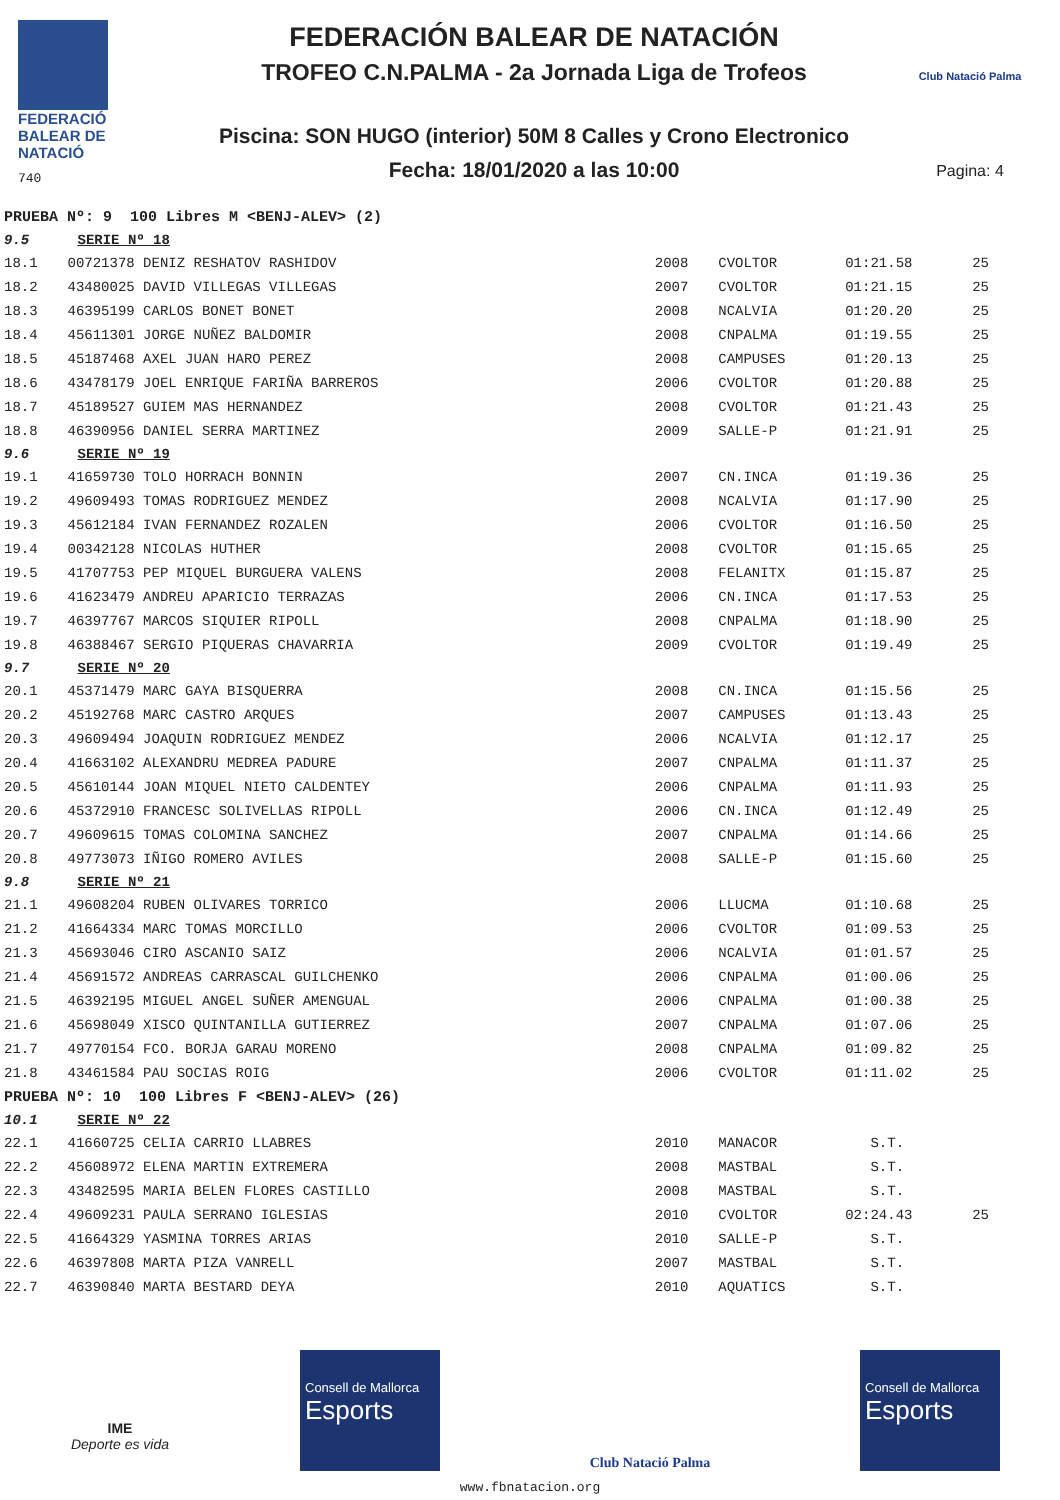FEDERACIÓ
BALEAR DE
NATACIÓ
740
FEDERACIÓN BALEAR DE NATACIÓN
TROFEO C.N.PALMA - 2a Jornada Liga de Trofeos
Piscina: SON HUGO (interior) 50M 8 Calles y Crono Electronico
Fecha: 18/01/2020 a las 10:00
Club Natació Palma
Pagina: 4
| PRUEBA Nº: 9 100 Libres M <BENJ-ALEV> (2) | | | | | |
| 9.5 | SERIE Nº 18 | | | | |
| 18.1 | 00721378 DENIZ RESHATOV RASHIDOV | 2008 | CVOLTOR | 01:21.58 | 25 |
| 18.2 | 43480025 DAVID VILLEGAS VILLEGAS | 2007 | CVOLTOR | 01:21.15 | 25 |
| 18.3 | 46395199 CARLOS BONET BONET | 2008 | NCALVIA | 01:20.20 | 25 |
| 18.4 | 45611301 JORGE NUÑEZ BALDOMIR | 2008 | CNPALMA | 01:19.55 | 25 |
| 18.5 | 45187468 AXEL JUAN HARO PEREZ | 2008 | CAMPUSES | 01:20.13 | 25 |
| 18.6 | 43478179 JOEL ENRIQUE FARIÑA BARREROS | 2006 | CVOLTOR | 01:20.88 | 25 |
| 18.7 | 45189527 GUIEM MAS HERNANDEZ | 2008 | CVOLTOR | 01:21.43 | 25 |
| 18.8 | 46390956 DANIEL SERRA MARTINEZ | 2009 | SALLE-P | 01:21.91 | 25 |
| 9.6 | SERIE Nº 19 | | | | |
| 19.1 | 41659730 TOLO HORRACH BONNIN | 2007 | CN.INCA | 01:19.36 | 25 |
| 19.2 | 49609493 TOMAS RODRIGUEZ MENDEZ | 2008 | NCALVIA | 01:17.90 | 25 |
| 19.3 | 45612184 IVAN FERNANDEZ ROZALEN | 2006 | CVOLTOR | 01:16.50 | 25 |
| 19.4 | 00342128 NICOLAS HUTHER | 2008 | CVOLTOR | 01:15.65 | 25 |
| 19.5 | 41707753 PEP MIQUEL BURGUERA VALENS | 2008 | FELANITX | 01:15.87 | 25 |
| 19.6 | 41623479 ANDREU APARICIO TERRAZAS | 2006 | CN.INCA | 01:17.53 | 25 |
| 19.7 | 46397767 MARCOS SIQUIER RIPOLL | 2008 | CNPALMA | 01:18.90 | 25 |
| 19.8 | 46388467 SERGIO PIQUERAS CHAVARRIA | 2009 | CVOLTOR | 01:19.49 | 25 |
| 9.7 | SERIE Nº 20 | | | | |
| 20.1 | 45371479 MARC GAYA BISQUERRA | 2008 | CN.INCA | 01:15.56 | 25 |
| 20.2 | 45192768 MARC CASTRO ARQUES | 2007 | CAMPUSES | 01:13.43 | 25 |
| 20.3 | 49609494 JOAQUIN RODRIGUEZ MENDEZ | 2006 | NCALVIA | 01:12.17 | 25 |
| 20.4 | 41663102 ALEXANDRU MEDREA PADURE | 2007 | CNPALMA | 01:11.37 | 25 |
| 20.5 | 45610144 JOAN MIQUEL NIETO CALDENTEY | 2006 | CNPALMA | 01:11.93 | 25 |
| 20.6 | 45372910 FRANCESC SOLIVELLAS RIPOLL | 2006 | CN.INCA | 01:12.49 | 25 |
| 20.7 | 49609615 TOMAS COLOMINA SANCHEZ | 2007 | CNPALMA | 01:14.66 | 25 |
| 20.8 | 49773073 IÑIGO ROMERO AVILES | 2008 | SALLE-P | 01:15.60 | 25 |
| 9.8 | SERIE Nº 21 | | | | |
| 21.1 | 49608204 RUBEN OLIVARES TORRICO | 2006 | LLUCMA | 01:10.68 | 25 |
| 21.2 | 41664334 MARC TOMAS MORCILLO | 2006 | CVOLTOR | 01:09.53 | 25 |
| 21.3 | 45693046 CIRO ASCANIO SAIZ | 2006 | NCALVIA | 01:01.57 | 25 |
| 21.4 | 45691572 ANDREAS CARRASCAL GUILCHENKO | 2006 | CNPALMA | 01:00.06 | 25 |
| 21.5 | 46392195 MIGUEL ANGEL SUÑER AMENGUAL | 2006 | CNPALMA | 01:00.38 | 25 |
| 21.6 | 45698049 XISCO QUINTANILLA GUTIERREZ | 2007 | CNPALMA | 01:07.06 | 25 |
| 21.7 | 49770154 FCO. BORJA GARAU MORENO | 2008 | CNPALMA | 01:09.82 | 25 |
| 21.8 | 43461584 PAU SOCIAS ROIG | 2006 | CVOLTOR | 01:11.02 | 25 |
| PRUEBA Nº: 10 100 Libres F <BENJ-ALEV> (26) | | | | | |
| 10.1 | SERIE Nº 22 | | | | |
| 22.1 | 41660725 CELIA CARRIO LLABRES | 2010 | MANACOR | S.T. | |
| 22.2 | 45608972 ELENA MARTIN EXTREMERA | 2008 | MASTBAL | S.T. | |
| 22.3 | 43482595 MARIA BELEN FLORES CASTILLO | 2008 | MASTBAL | S.T. | |
| 22.4 | 49609231 PAULA SERRANO IGLESIAS | 2010 | CVOLTOR | 02:24.43 | 25 |
| 22.5 | 41664329 YASMINA TORRES ARIAS | 2010 | SALLE-P | S.T. | |
| 22.6 | 46397808 MARTA PIZA VANRELL | 2007 | MASTBAL | S.T. | |
| 22.7 | 46390840 MARTA BESTARD DEYA | 2010 | AQUATICS | S.T. | |
IME
Deporte es vida
Consell de Mallorca
Esports
Club Natació Palma
Consell de Mallorca
Esports
www.fbnatacion.org